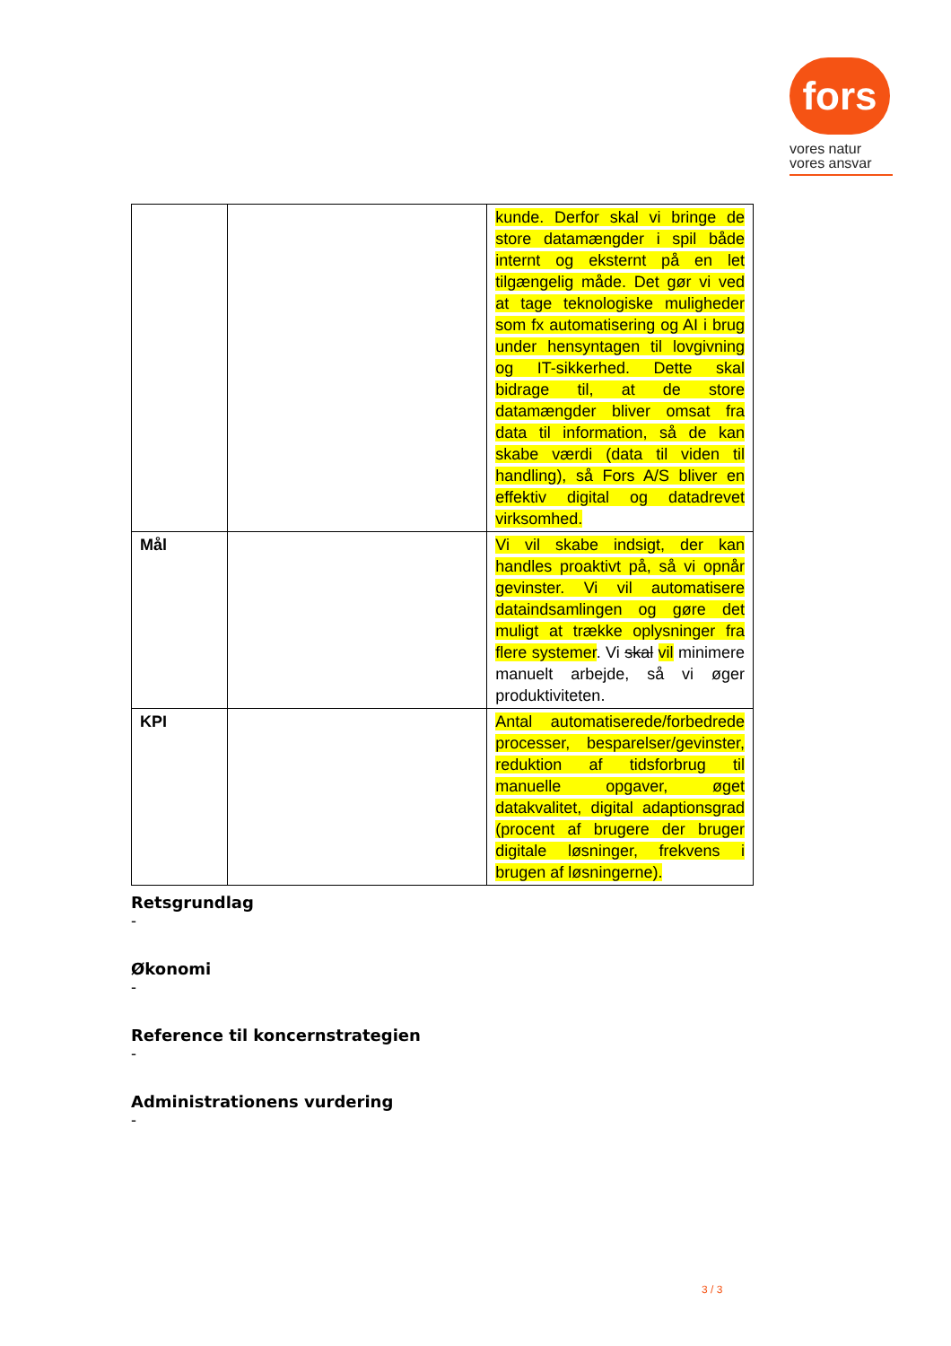fors
vores natur
vores ansvar
| | | kunde. Derfor skal vi bringe de store datamængder i spil både internt og eksternt på en let tilgængelig måde. Det gør vi ved at tage teknologiske muligheder som fx automatisering og AI i brug under hensyntagen til lovgivning og IT-sikkerhed. Dette skal bidrage til, at de store datamængder bliver omsat fra data til information, så de kan skabe værdi (data til viden til handling), så Fors A/S bliver en effektiv digital og datadrevet virksomhed. |
| Mål | | Vi vil skabe indsigt, der kan handles proaktivt på, så vi opnår gevinster. Vi vil automatisere dataindsamlingen og gøre det muligt at trække oplysninger fra flere systemer . Vi skal vil minimere manuelt arbejde, så vi øger produktiviteten. |
| KPI | | Antal automatiserede/forbedrede processer, besparelser/gevinster, reduktion af tidsforbrug til manuelle opgaver, øget datakvalitet, digital adaptionsgrad (procent af brugere der bruger digitale løsninger, frekvens i brugen af løsningerne). |
Retsgrundlag
-
Økonomi
-
Reference til koncernstrategien
-
Administrationens vurdering
-
3 / 3